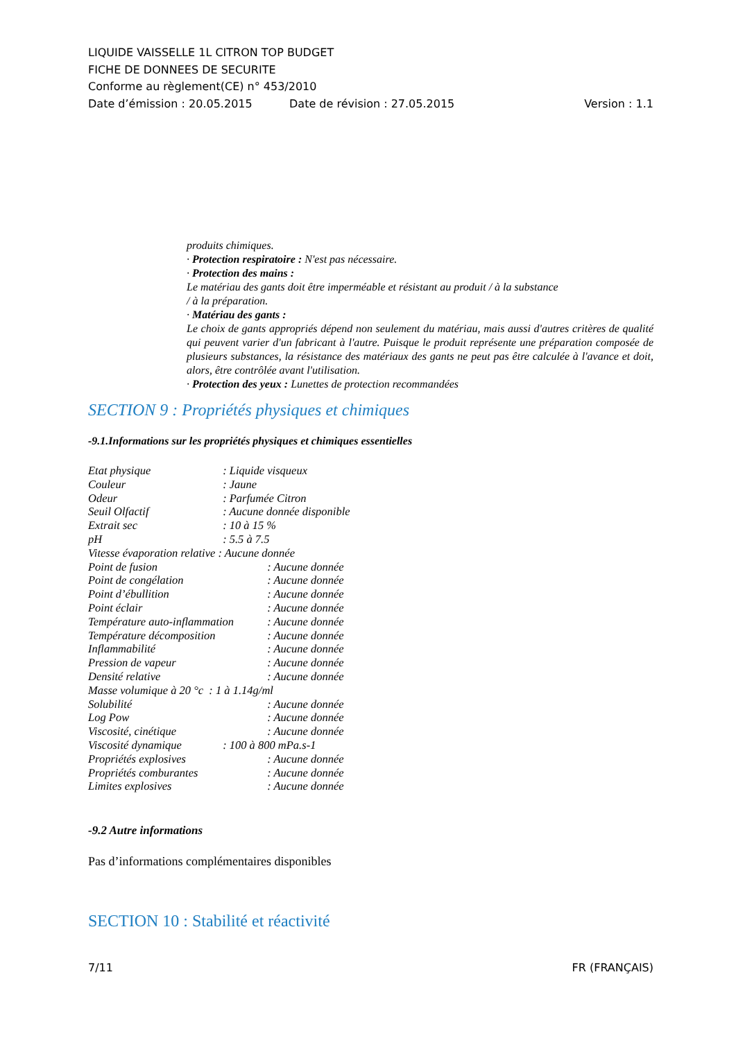LIQUIDE VAISSELLE 1L CITRON TOP BUDGET
FICHE DE DONNEES DE SECURITE
Conforme au règlement(CE) n° 453/2010
Date d’émission : 20.05.2015 Date de révision : 27.05.2015 Version : 1.1
produits chimiques.
· Protection respiratoire : N'est pas nécessaire.
· Protection des mains :
Le matériau des gants doit être imperméable et résistant au produit / à la substance
/ à la préparation.
· Matériau des gants :
Le choix de gants appropriés dépend non seulement du matériau, mais aussi d'autres critères de qualité qui peuvent varier d'un fabricant à l'autre. Puisque le produit représente une préparation composée de plusieurs substances, la résistance des matériaux des gants ne peut pas être calculée à l'avance et doit, alors, être contrôlée avant l'utilisation.
· Protection des yeux : Lunettes de protection recommandées
SECTION 9 : Propriétés physiques et chimiques
-9.1.Informations sur les propriétés physiques et chimiques essentielles
Etat physique : Liquide visqueux
Couleur : Jaune
Odeur : Parfumée Citron
Seuil Olfactif : Aucune donnée disponible
Extrait sec : 10 à 15 %
pH : 5.5 à 7.5
Vitesse évaporation relative : Aucune donnée
Point de fusion : Aucune donnée
Point de congélation : Aucune donnée
Point d’ébullition : Aucune donnée
Point éclair : Aucune donnée
Température auto-inflammation : Aucune donnée
Température décomposition : Aucune donnée
Inflammabilité : Aucune donnée
Pression de vapeur : Aucune donnée
Densité relative : Aucune donnée
Masse volumique à 20 °c : 1 à 1.14g/ml
Solubilité : Aucune donnée
Log Pow : Aucune donnée
Viscosité, cinétique : Aucune donnée
Viscosité dynamique : 100 à 800 mPa.s-1
Propriétés explosives : Aucune donnée
Propriétés comburantes : Aucune donnée
Limites explosives : Aucune donnée
-9.2 Autre informations
Pas d’informations complémentaires disponibles
SECTION 10 : Stabilité et réactivité
7/11 FR (FRANÇAIS)